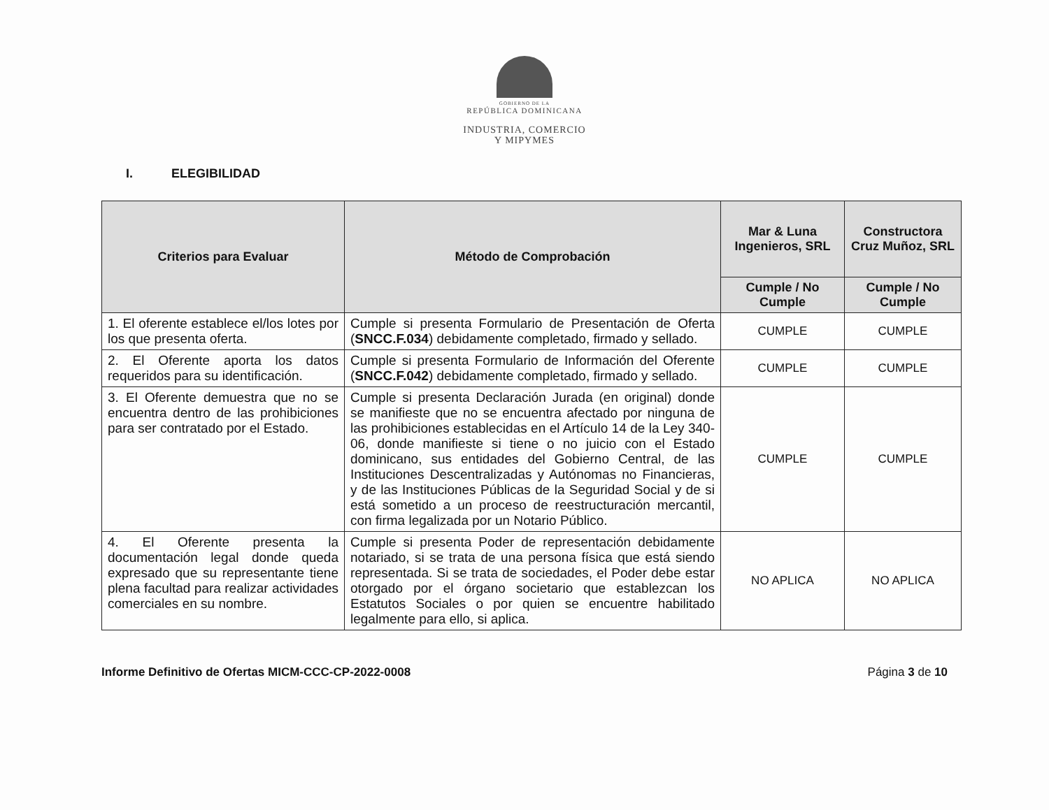GOBIERNO DE LA
REPÚBLICA DOMINICANA
INDUSTRIA, COMERCIO
Y MIPYMES
I. ELEGIBILIDAD
| Criterios para Evaluar | Método de Comprobación | Mar & Luna Ingenieros, SRL | Constructora Cruz Muñoz, SRL |
| --- | --- | --- | --- |
| | | Cumple / No Cumple | Cumple / No Cumple |
| 1. El oferente establece el/los lotes por los que presenta oferta. | Cumple si presenta Formulario de Presentación de Oferta ( SNCC.F.034 ) debidamente completado, firmado y sellado. | CUMPLE | CUMPLE |
| 2. El Oferente aporta los datos requeridos para su identificación. | Cumple si presenta Formulario de Información del Oferente ( SNCC.F.042 ) debidamente completado, firmado y sellado. | CUMPLE | CUMPLE |
| 3. El Oferente demuestra que no se encuentra dentro de las prohibiciones para ser contratado por el Estado. | Cumple si presenta Declaración Jurada (en original) donde se manifieste que no se encuentra afectado por ninguna de las prohibiciones establecidas en el Artículo 14 de la Ley 340-06, donde manifieste si tiene o no juicio con el Estado dominicano, sus entidades del Gobierno Central, de las Instituciones Descentralizadas y Autónomas no Financieras, y de las Instituciones Públicas de la Seguridad Social y de si está sometido a un proceso de reestructuración mercantil, con firma legalizada por un Notario Público. | CUMPLE | CUMPLE |
| 4. El Oferente presenta la documentación legal donde queda expresado que su representante tiene plena facultad para realizar actividades comerciales en su nombre. | Cumple si presenta Poder de representación debidamente notariado, si se trata de una persona física que está siendo representada. Si se trata de sociedades, el Poder debe estar otorgado por el órgano societario que establezcan los Estatutos Sociales o por quien se encuentre habilitado legalmente para ello, si aplica. | NO APLICA | NO APLICA |
Informe Definitivo de Ofertas MICM-CCC-CP-2022-0008 Página 3 de 10